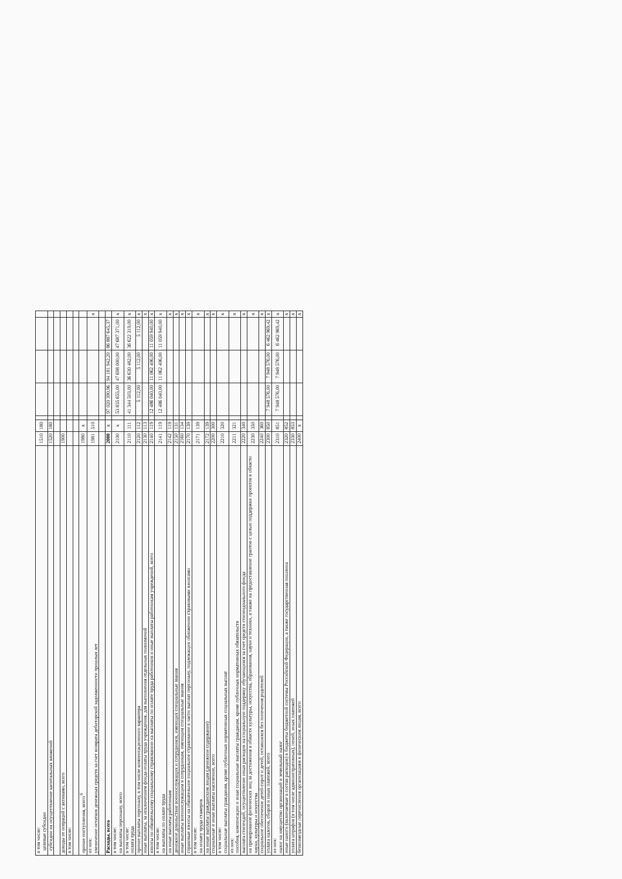| в том числе: целевые субсидии | 1510 | 180 | | | | | |
| субсидии на осуществление капитальных вложений | 1520 | 180 | | | | | |
| доходы от операций с активами, всего | 1900 | | | | | | |
| в том числе: | | | | | | | |
| прочие поступления, всего <sup>6</sup> | 1980 | х | | | | | |
| из них: увеличение остатков денежных средств за счет возврата дебиторской задолженности прошлых лет | 1981 | 510 | | | | | х |
| Расходы, всего | 2000 | х | | 97 020 390,96 | 94 181 942,20 | 86 887 645,37 | |
| в том числе: на выплаты персоналу, всего | 2100 | х | | 53 835 655,00 | 47 698 000,00 | 47 687 371,00 | х |
| в том числе: оплата труда | 2110 | 111 | | 41 344 503,00 | 36 630 482,00 | 36 622 319,00 | х |
| прочие выплаты персоналу, в том числе компенсационного характера | 2120 | 112 | | 5 112,00 | 5 112,00 | 5 112,00 | х |
| иные выплаты, за исключением фонда оплаты труда учреждения, для выполнения отдельных полномочий | 2130 | 113 | | | | | х |
| взносы по обязательному социальному страхованию на выплаты по оплате труда работников и иные выплаты работникам учреждений, всего | 2140 | 119 | | 12 486 040,00 | 11 062 406,00 | 11 059 940,00 | х |
| в том числе: на выплаты по оплате труда | 2141 | 119 | | 12 486 040,00 | 11 062 406,00 | 11 059 940,00 | х |
| на иные выплаты работникам | 2142 | 119 | | | | | х |
| денежное довольствие военнослужащих и сотрудников, имеющих специальные звания | 2150 | 131 | | | | | х |
| иные выплаты военнослужащим и сотрудникам, имеющим специальные звания | 2160 | 134 | | | | | х |
| страховые взносы на обязательное социальное страхование в части выплат персоналу, подлежащих обложению страховыми взносами | 2170 | 139 | | | | | х |
| в том числе: на оплату труда стажеров | 2171 | 139 | | | | | х |
| на иные выплаты гражданским лицам (денежное содержание) | 2172 | 139 | | | | | х |
| социальные и иные выплаты населению, всего | 2200 | 300 | | | | | х |
| в том числе: социальные выплаты гражданам, кроме публичных нормативных социальных выплат | 2210 | 320 | | | | | х |
| из них: пособия, компенсации и иные социальные выплаты гражданам, кроме публичных нормативных обязательств | 2211 | 321 | | | | | х |
| выплата стипендий, осуществление иных расходов на социальную поддержку обучающихся за счет средств стипендиального фонда | 2220 | 340 | | | | | х |
| на премирование физических лиц за достижения в области культуры, искусства, образования, науки и техники, а также на предоставление грантов с целью поддержки проектов в области науки, культуры и искусства | 2230 | 350 | | | | | х |
| социальное обеспечение детей-сирот и детей, оставшихся без попечения родителей | 2240 | 360 | | | | | х |
| уплата налогов, сборов и иных платежей, всего | 2300 | 850 | | 7 948 576,00 | 7 948 576,00 | 6 462 969,42 | х |
| из них: налог на имущество организаций и земельный налог | 2310 | 851 | | 7 948 576,00 | 7 948 576,00 | 6 462 969,42 | х |
| иные налоги (включаемые в состав расходов) в бюджеты бюджетной системы Российской Федерации, а также государственная пошлина | 2320 | 852 | | | | | х |
| уплата штрафов (в том числе административных), пеней, иных платежей | 2330 | 853 | | | | | х |
| безвозмездные перечисления организациям и физическим лицам, всего | 2400 | х | | | | | х |